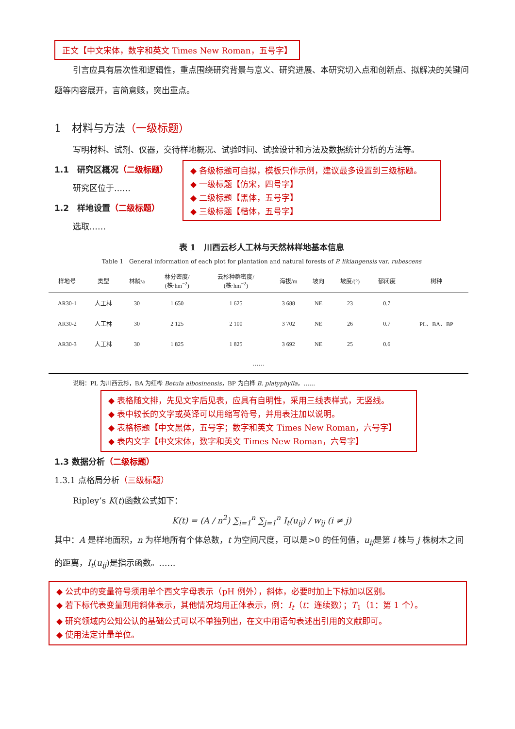正文【中文宋体，数字和英文 Times New Roman，五号字】
引言应具有层次性和逻辑性，重点围绕研究背景与意义、研究进展、本研究切入点和创新点、拟解决的关键问题等内容展开，言简意赅，突出重点。
1　材料与方法（一级标题）
写明材料、试剂、仪器，交待样地概况、试验时间、试验设计和方法及数据统计分析的方法等。
1.1　研究区概况（二级标题）
研究区位于……
1.2　样地设置（二级标题）
选取……
◆ 各级标题可自拟，模板只作示例，建议最多设置到三级标题。
◆ 一级标题【仿宋，四号字】
◆ 二级标题【黑体，五号字】
◆ 三级标题【楷体，五号字】
表 1　川西云杉人工林与天然林样地基本信息
Table 1　General information of each plot for plantation and natural forests of P. likiangensis var. rubescens
| 样地号 | 类型 | 林龄/a | 林分密度/ (株·hm<sup>−2</sup>) | 云杉种群密度/ (株·hm<sup>−2</sup>) | 海拔/m | 坡向 | 坡度/(°) | 郁闭度 | 树种 |
| --- | --- | --- | --- | --- | --- | --- | --- | --- | --- |
| AR30-1 | 人工林 | 30 | 1 650 | 1 625 | 3 688 | NE | 23 | 0.7 | PL、BA、BP |
| AR30-2 | 人工林 | 30 | 2 125 | 2 100 | 3 702 | NE | 26 | 0.7 | |
| AR30-3 | 人工林 | 30 | 1 825 | 1 825 | 3 692 | NE | 25 | 0.6 | |
| …… | | | | | | | | | |
说明：PL 为川西云杉，BA 为红桦 Betula albosinensis，BP 为白桦 B. platyphylla，……
◆ 表格随文排，先见文字后见表，应具有自明性，采用三线表样式，无竖线。
◆ 表中较长的文字或英译可以用缩写符号，并用表注加以说明。
◆ 表格标题【中文黑体，五号字；数字和英文 Times New Roman，六号字】
◆ 表内文字【中文宋体，数字和英文 Times New Roman，六号字】
1.3 数据分析（二级标题）
1.3.1 点格局分析（三级标题）
Ripley’s K(t)函数公式如下：
K(t) = (A / n<sup>2</sup>) ∑<sub>i=1</sub><sup>n</sup> ∑<sub>j=1</sub><sup>n</sup> I<sub>t</sub>(u<sub>ij</sub>) / w<sub>ij</sub> (i ≠ j)
其中：A 是样地面积，n 为样地所有个体总数，t 为空间尺度，可以是>0 的任何值，u<sub>ij</sub>是第 i 株与 j 株树木之间的距离，I<sub>t</sub>(u<sub>ij</sub>)是指示函数。……
◆ 公式中的变量符号须用单个西文字母表示（pH 例外），斜体，必要时加上下标加以区别。
◆ 若下标代表变量则用斜体表示，其他情况均用正体表示，例：I<sub>t</sub>（t：连续数）；T<sub>1</sub>（1：第 1 个）。
◆ 研究领域内公知公认的基础公式可以不单独列出，在文中用语句表述出引用的文献即可。
◆ 使用法定计量单位。